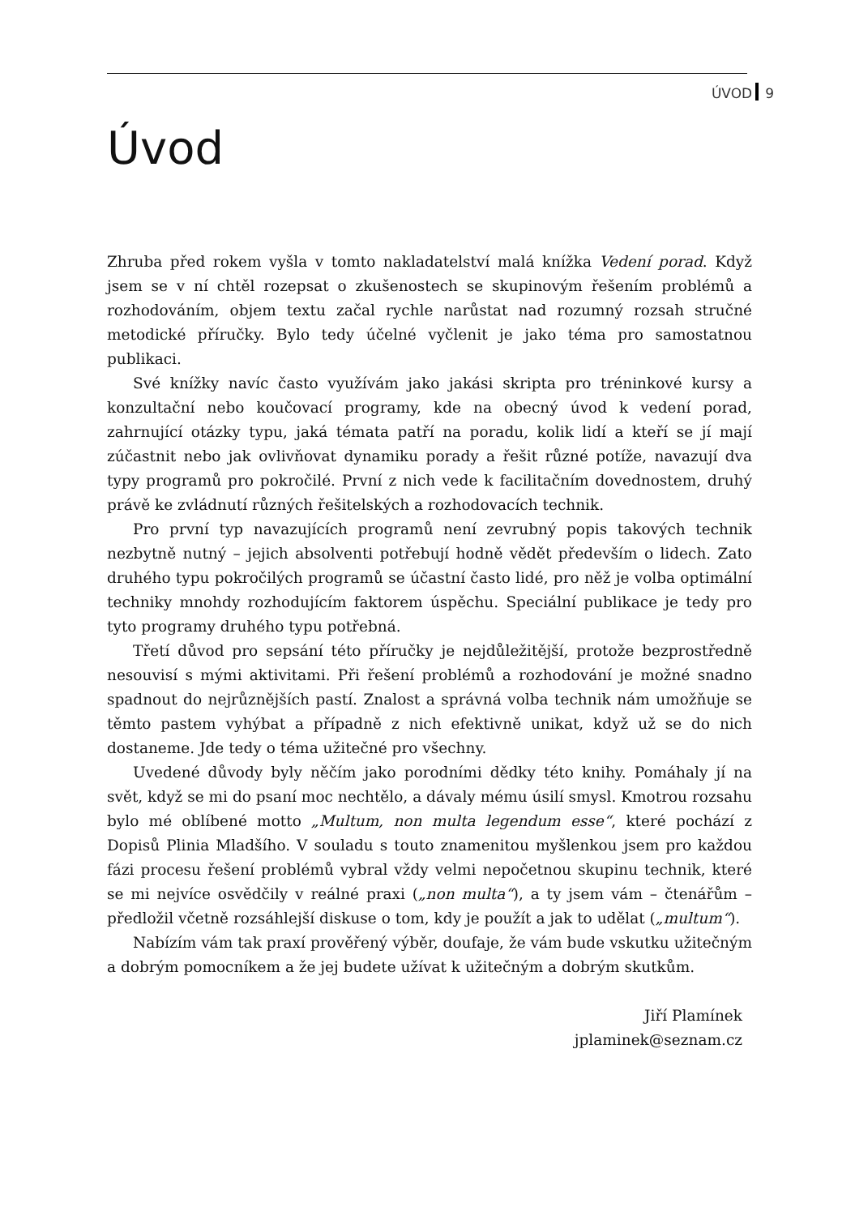ÚVOD 9
Úvod
Zhruba před rokem vyšla v tomto nakladatelství malá knížka Vedení porad. Když jsem se v ní chtěl rozepsat o zkušenostech se skupinovým řešením problémů a rozhodováním, objem textu začal rychle narůstat nad rozumný rozsah stručné metodické příručky. Bylo tedy účelné vyčlenit je jako téma pro samostatnou publikaci.
Své knížky navíc často využívám jako jakási skripta pro tréninkové kursy a konzultační nebo koučovací programy, kde na obecný úvod k vedení porad, zahrnující otázky typu, jaká témata patří na poradu, kolik lidí a kteří se jí mají zúčastnit nebo jak ovlivňovat dynamiku porady a řešit různé potíže, navazují dva typy programů pro pokročilé. První z nich vede k facilitačním dovednostem, druhý právě ke zvládnutí různých řešitelských a rozhodovacích technik.
Pro první typ navazujících programů není zevrubný popis takových technik nezbytně nutný – jejich absolventi potřebují hodně vědět především o lidech. Zato druhého typu pokročilých programů se účastní často lidé, pro něž je volba optimální techniky mnohdy rozhodujícím faktorem úspěchu. Speciální publikace je tedy pro tyto programy druhého typu potřebná.
Třetí důvod pro sepsání této příručky je nejdůležitější, protože bezprostředně nesouvisí s mými aktivitami. Při řešení problémů a rozhodování je možné snadno spadnout do nejrůznějších pastí. Znalost a správná volba technik nám umožňuje se těmto pastem vyhýbat a případně z nich efektivně unikat, když už se do nich dostaneme. Jde tedy o téma užitečné pro všechny.
Uvedené důvody byly něčím jako porodními dědky této knihy. Pomáhaly jí na svět, když se mi do psaní moc nechtělo, a dávaly mému úsilí smysl. Kmotrou rozsahu bylo mé oblíbené motto „Multum, non multa legendum esse“, které pochází z Dopisů Plinia Mladšího. V souladu s touto znamenitou myšlenkou jsem pro každou fázi procesu řešení problémů vybral vždy velmi nepočetnou skupinu technik, které se mi nejvíce osvědčily v reálné praxi („non multa“), a ty jsem vám – čtenářům – předložil včetně rozsáhlejší diskuse o tom, kdy je použít a jak to udělat („multum“).
Nabízím vám tak praxí prověřený výběr, doufaje, že vám bude vskutku užitečným a dobrým pomocníkem a že jej budete užívat k užitečným a dobrým skutkům.
Jiří Plamínek
jplaminek@seznam.cz